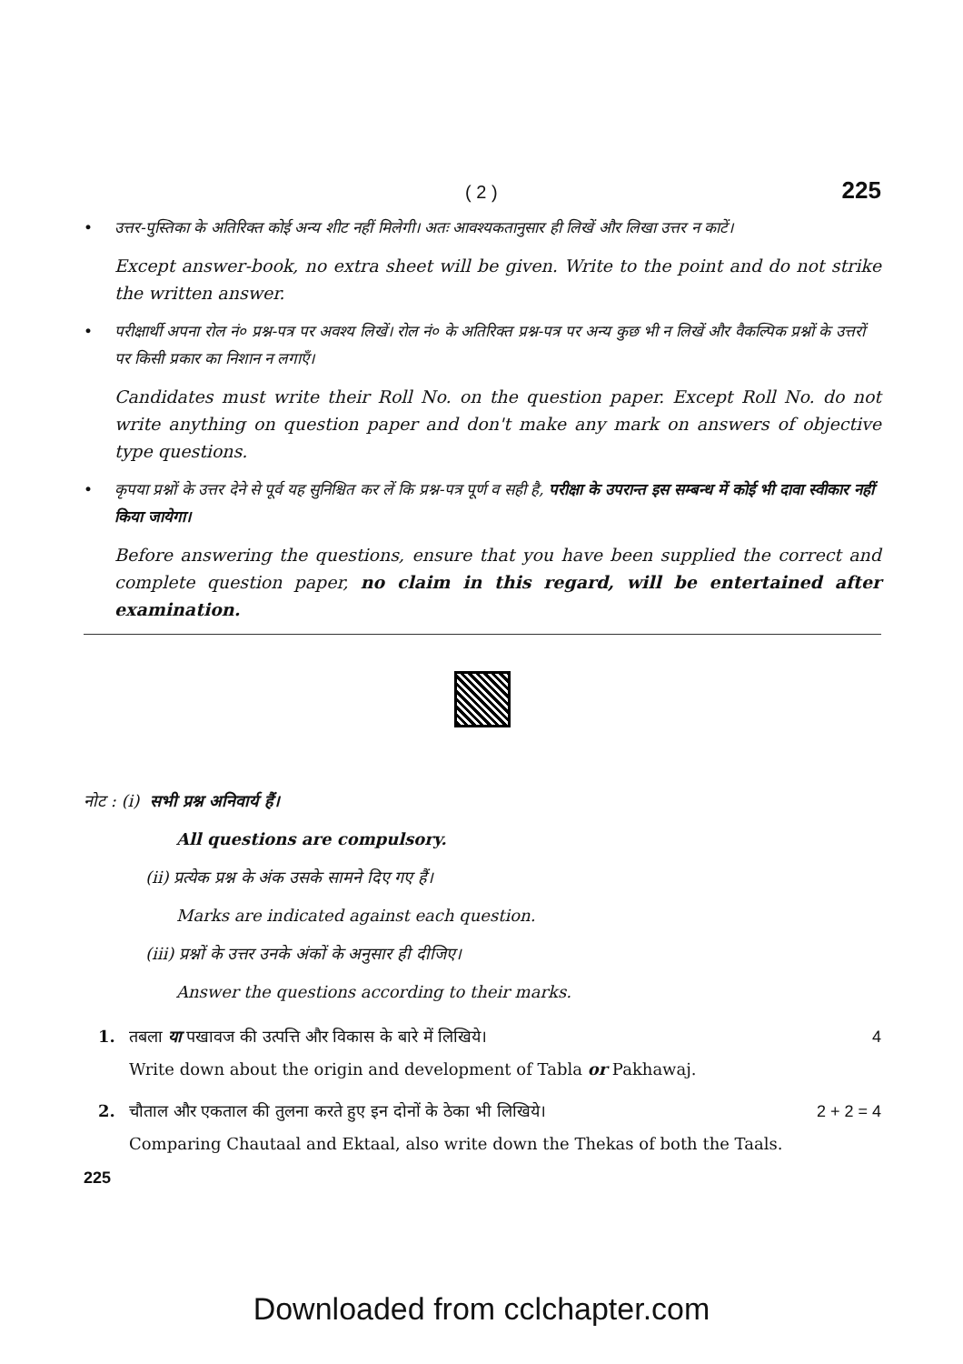( 2 ) 225
• उत्तर-पुस्तिका के अतिरिक्त कोई अन्य शीट नहीं मिलेगी। अतः आवश्यकतानुसार ही लिखें और लिखा उत्तर न काटें।
Except answer-book, no extra sheet will be given. Write to the point and do not strike the written answer.
• परीक्षार्थी अपना रोल नं० प्रश्न-पत्र पर अवश्य लिखें। रोल नं० के अतिरिक्त प्रश्न-पत्र पर अन्य कुछ भी न लिखें और वैकल्पिक प्रश्नों के उत्तरों पर किसी प्रकार का निशान न लगाएँ।
Candidates must write their Roll No. on the question paper. Except Roll No. do not write anything on question paper and don't make any mark on answers of objective type questions.
• कृपया प्रश्नों के उत्तर देने से पूर्व यह सुनिश्चित कर लें कि प्रश्न-पत्र पूर्ण व सही है, परीक्षा के उपरान्त इस सम्बन्ध में कोई भी दावा स्वीकार नहीं किया जायेगा।
Before answering the questions, ensure that you have been supplied the correct and complete question paper, no claim in this regard, will be entertained after examination.
नोट : (i) सभी प्रश्न अनिवार्य हैं।
All questions are compulsory.
(ii) प्रत्येक प्रश्न के अंक उसके सामने दिए गए हैं।
Marks are indicated against each question.
(iii) प्रश्नों के उत्तर उनके अंकों के अनुसार ही दीजिए।
Answer the questions according to their marks.
1. तबला या पखावज की उत्पत्ति और विकास के बारे में लिखिये।
Write down about the origin and development of Tabla or Pakhawaj. 4
2. चौताल और एकताल की तुलना करते हुए इन दोनों के ठेका भी लिखिये।
Comparing Chautaal and Ektaal, also write down the Thekas of both the Taals. 2 + 2 = 4
225
Downloaded from cclchapter.com